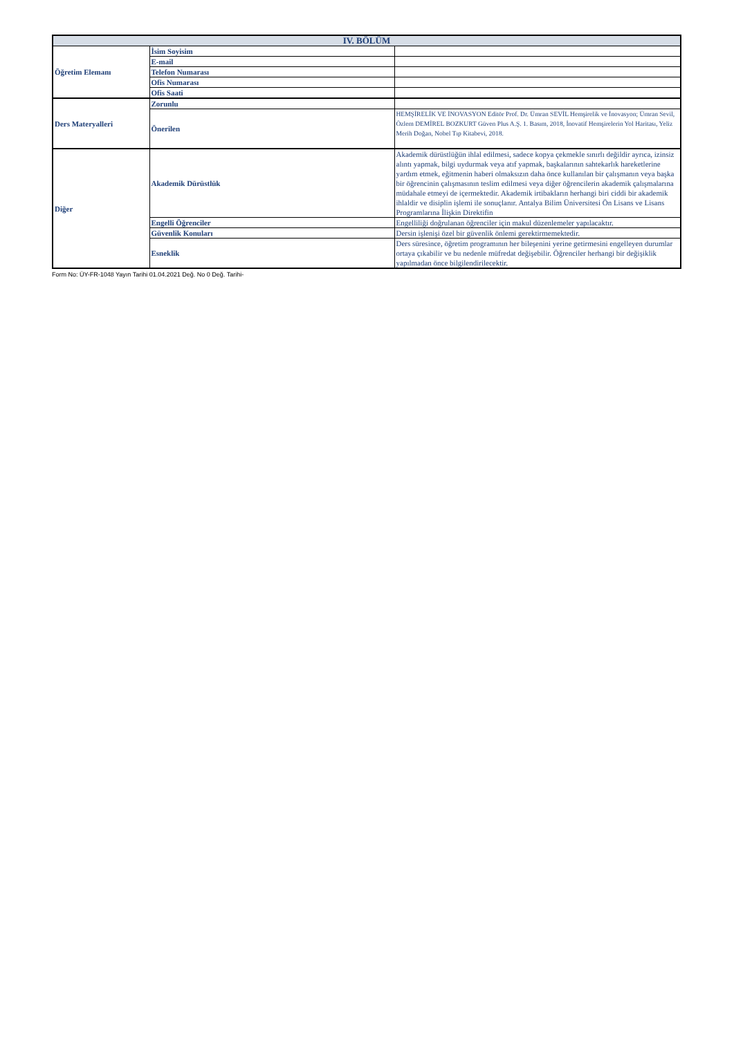| IV. BÖLÜM | | |
| --- | --- | --- |
| Öğretim Elemanı | İsim Soyisim | |
| | E-mail | |
| | Telefon Numarası | |
| | Ofis Numarası | |
| | Ofis Saati | |
| Ders Materyalleri | Zorunlu | |
| | Önerilen | HEMŞİRELİK VE İNOVASYON Editör Prof. Dr. Ümran SEVİL Hemşirelik ve İnovasyon; Ümran Sevil, Özlem DEMİREL BOZKURT Güven Plus A.Ş. 1. Basım, 2018, İnovatif Hemşirelerin Yol Haritası, Yeliz Merih Doğan, Nobel Tıp Kitabevi, 2018. |
| Diğer | Akademik Dürüstlük | Akademik dürüstlüğün ihlal edilmesi, sadece kopya çekmekle sınırlı değildir ayrıca, izinsiz alıntı yapmak, bilgi uydurmak veya atıf yapmak, başkalarının sahtekarlık hareketlerine yardım etmek, eğitmenin haberi olmaksızın daha önce kullanılan bir çalışmanın veya başka bir öğrencinin çalışmasının teslim edilmesi veya diğer öğrencilerin akademik çalışmalarına müdahale etmeyi de içermektedir. Akademik irtibakların herhangi biri ciddi bir akademik ihlaldir ve disiplin işlemi ile sonuçlanır. Antalya Bilim Üniversitesi Ön Lisans ve Lisans Programlarına İlişkin Direktifin |
| | Engelli Öğrenciler | Engelliliği doğrulanan öğrenciler için makul düzenlemeler yapılacaktır. |
| | Güvenlik Konuları | Dersin işlenişi özel bir güvenlik önlemi gerektirmemektedir. |
| | Esneklik | Ders süresince, öğretim programının her bileşenini yerine getirmesini engelleyen durumlar ortaya çıkabilir ve bu nedenle müfredat değişebilir. Öğrenciler herhangi bir değişiklik yapılmadan önce bilgilendirilecektir. |
Form No: ÜY-FR-1048 Yayın Tarihi 01.04.2021 Değ. No 0 Değ. Tarihi-